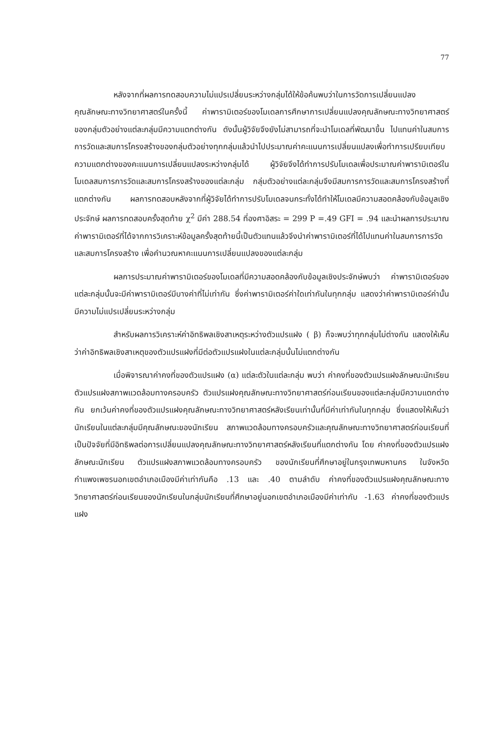77
หลังจากที่ผลการทดสอบความไม่แปรเปลี่ยนระหว่างกลุ่มได้ให้ข้อค้นพบว่าในการวัดการเปลี่ยนแปลงคุณลักษณะทางวิทยาศาสตร์ในครั้งนี้ ค่าพารามิเตอร์ของโมเดลการศึกษาการเปลี่ยนแปลงคุณลักษณะทางวิทยาศาสตร์ของกลุ่มตัวอย่างแต่ละกลุ่มมีความแตกต่างกัน ดังนั้นผู้วิจัยจึงยังไม่สามารถที่จะนำโมเดลที่พัฒนาขึ้น ไปแทนค่าในสมการการวัดและสมการโครงสร้างของกลุ่มตัวอย่างทุกกลุ่มแล้วนำไปประมาณค่าคะแนนการเปลี่ยนแปลงเพื่อทำการเปรียบเทียบความแตกต่างของคะแนนการเปลี่ยนแปลงระหว่างกลุ่มได้ ผู้วิจัยจึงได้ทำการปรับโมเดลเพื่อประมาณค่าพารามิเตอร์ในโมเดลสมการการวัดและสมการโครงสร้างของแต่ละกลุ่ม กลุ่มตัวอย่างแต่ละกลุ่มจึงมีสมการการวัดและสมการโครงสร้างที่แตกต่างกัน ผลการทดสอบหลังจากที่ผู้วิจัยได้ทำการปรับโมเดลจนกระทั่งได้ทำให้โมเดลมีความสอดคล้องกับข้อมูลเชิงประจักษ์ ผลการทดสอบครั้งสุดท้าย χ<sup>2</sup> มีค่า 288.54 ที่องศาอิสระ = 299 P =.49 GFI = .94 และนำผลการประมาณค่าพารามิเตอร์ที่ได้จากการวิเคราะห์ข้อมูลครั้งสุดท้ายนี้เป็นตัวแทนแล้วจึงนำค่าพารามิเตอร์ที่ได้ไปแทนค่าในสมการการวัดและสมการโครงสร้าง เพื่อคำนวณหาคะแนนการเปลี่ยนแปลงของแต่ละกลุ่ม
ผลการประมาณค่าพารามิเตอร์ของโมเดลที่มีความสอดคล้องกับข้อมูลเชิงประจักษ์พบว่า ค่าพารามิเตอร์ของแต่ละกลุ่มนั้นจะมีค่าพารามิเตอร์มีบางค่าที่ไม่เท่ากัน ซึ่งค่าพารามิเตอร์ค่าใดเท่ากันในทุกกลุ่ม แสดงว่าค่าพารามิเตอร์ค่านั้นมีความไม่แปรเปลี่ยนระหว่างกลุ่ม
สำหรับผลการวิเคราะห์ค่าอิทธิพลเชิงสาเหตุระหว่างตัวแปรแฝง ( β) ก็จะพบว่าทุกกลุ่มไม่ต่างกัน แสดงให้เห็นว่าค่าอิทธิพลเชิงสาเหตุของตัวแปรแฝงที่มีต่อตัวแปรแฝงในแต่ละกลุ่มนั้นไม่แตกต่างกัน
เมื่อพิจารณาค่าคงที่ของตัวแปรแฝง (α) แต่ละตัวในแต่ละกลุ่ม พบว่า ค่าคงที่ของตัวแปรแฝงลักษณะนักเรียน ตัวแปรแฝงสภาพแวดล้อมทางครอบครัว ตัวแปรแฝงคุณลักษณะทางวิทยาศาสตร์ก่อนเรียนของแต่ละกลุ่มมีความแตกต่างกัน ยกเว้นค่าคงที่ของตัวแปรแฝงคุณลักษณะทางวิทยาศาสตร์หลังเรียนเท่านั้นที่มีค่าเท่ากันในทุกกลุ่ม ซึ่งแสดงให้เห็นว่านักเรียนในแต่ละกลุ่มมีคุณลักษณะของนักเรียน สภาพแวดล้อมทางครอบครัวและคุณลักษณะทางวิทยาศาสตร์ก่อนเรียนที่เป็นปัจจัยที่มีอิทธิพลต่อการเปลี่ยนแปลงคุณลักษณะทางวิทยาศาสตร์หลังเรียนที่แตกต่างกัน โดย ค่าคงที่ของตัวแปรแฝงลักษณะนักเรียน ตัวแปรแฝงสภาพแวดล้อมทางครอบครัว ของนักเรียนที่ศึกษาอยู่ในกรุงเทพมหานคร ในจังหวัดกำแพงเพชรนอกเขตอำเภอเมืองมีค่าเท่ากันคือ .13 และ .40 ตามลำดับ ค่าคงที่ของตัวแปรแฝงคุณลักษณะทางวิทยาศาสตร์ก่อนเรียนของนักเรียนในกลุ่มนักเรียนที่ศึกษาอยู่นอกเขตอำเภอเมืองมีค่าเท่ากับ -1.63 ค่าคงที่ของตัวแปรแฝง